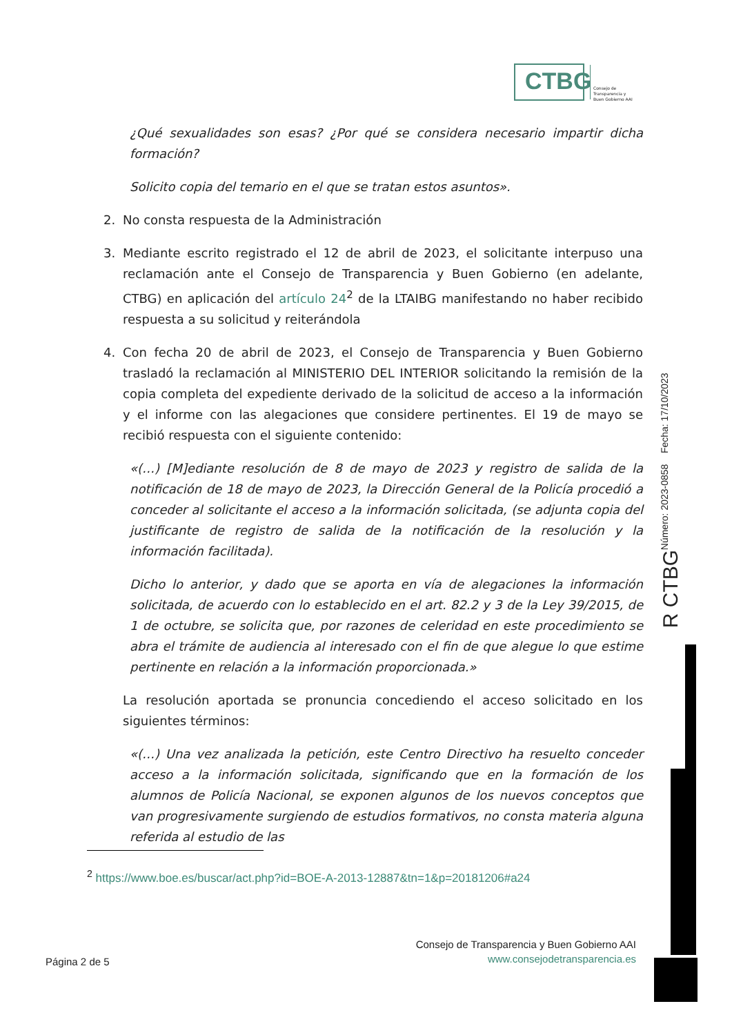CTBG
Consejo de
Transparencia y
Buen Gobierno AAI
¿Qué sexualidades son esas? ¿Por qué se considera necesario impartir dicha formación?
Solicito copia del temario en el que se tratan estos asuntos».
2. No consta respuesta de la Administración
3. Mediante escrito registrado el 12 de abril de 2023, el solicitante interpuso una reclamación ante el Consejo de Transparencia y Buen Gobierno (en adelante, CTBG) en aplicación del artículo 24<sup>2</sup> de la LTAIBG manifestando no haber recibido respuesta a su solicitud y reiterándola
4. Con fecha 20 de abril de 2023, el Consejo de Transparencia y Buen Gobierno trasladó la reclamación al MINISTERIO DEL INTERIOR solicitando la remisión de la copia completa del expediente derivado de la solicitud de acceso a la información y el informe con las alegaciones que considere pertinentes. El 19 de mayo se recibió respuesta con el siguiente contenido:
«(…) [M]ediante resolución de 8 de mayo de 2023 y registro de salida de la notificación de 18 de mayo de 2023, la Dirección General de la Policía procedió a conceder al solicitante el acceso a la información solicitada, (se adjunta copia del justificante de registro de salida de la notificación de la resolución y la información facilitada).
Dicho lo anterior, y dado que se aporta en vía de alegaciones la información solicitada, de acuerdo con lo establecido en el art. 82.2 y 3 de la Ley 39/2015, de 1 de octubre, se solicita que, por razones de celeridad en este procedimiento se abra el trámite de audiencia al interesado con el fin de que alegue lo que estime pertinente en relación a la información proporcionada.»
La resolución aportada se pronuncia concediendo el acceso solicitado en los siguientes términos:
«(…) Una vez analizada la petición, este Centro Directivo ha resuelto conceder acceso a la información solicitada, significando que en la formación de los alumnos de Policía Nacional, se exponen algunos de los nuevos conceptos que van progresivamente surgiendo de estudios formativos, no consta materia alguna referida al estudio de las
R CTBG Número: 2023-0858 Fecha: 17/10/2023
<sup>2</sup> https://www.boe.es/buscar/act.php?id=BOE-A-2013-12887&tn=1&p=20181206#a24
Consejo de Transparencia y Buen Gobierno AAI
www.consejodetransparencia.es
Página 2 de 5